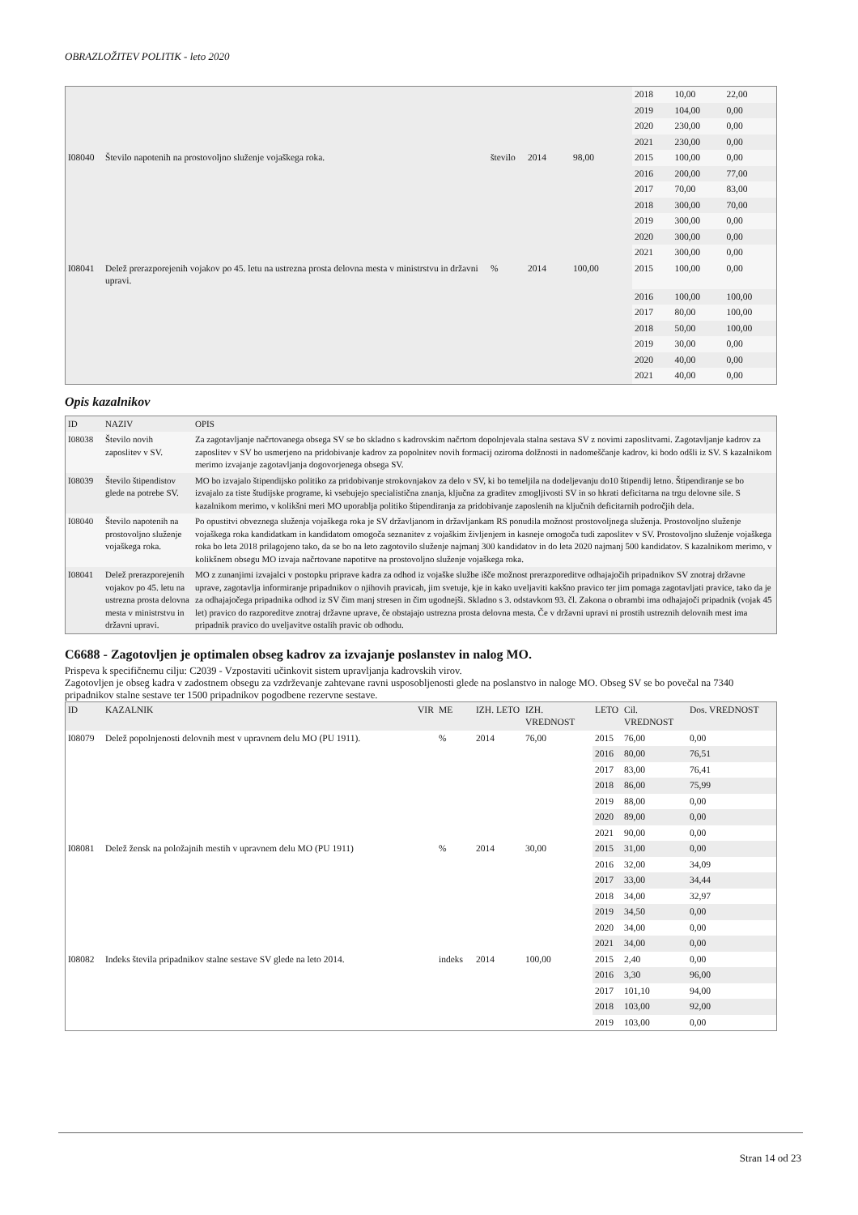OBRAZLOŽITEV POLITIK - leto 2020
| | | | | | 2018 | 10,00 | 22,00 |
| | | | | | 2019 | 104,00 | 0,00 |
| | | | | | 2020 | 230,00 | 0,00 |
| | | | | | 2021 | 230,00 | 0,00 |
| I08040 | Število napotenih na prostovoljno služenje vojaškega roka. | število | 2014 | 98,00 | 2015 | 100,00 | 0,00 |
| | | | | | 2016 | 200,00 | 77,00 |
| | | | | | 2017 | 70,00 | 83,00 |
| | | | | | 2018 | 300,00 | 70,00 |
| | | | | | 2019 | 300,00 | 0,00 |
| | | | | | 2020 | 300,00 | 0,00 |
| | | | | | 2021 | 300,00 | 0,00 |
| I08041 | Delež prerazporejenih vojakov po 45. letu na ustrezna prosta delovna mesta v ministrstvu in državni upravi. | % | 2014 | 100,00 | 2015 | 100,00 | 0,00 |
| | | | | | 2016 | 100,00 | 100,00 |
| | | | | | 2017 | 80,00 | 100,00 |
| | | | | | 2018 | 50,00 | 100,00 |
| | | | | | 2019 | 30,00 | 0,00 |
| | | | | | 2020 | 40,00 | 0,00 |
| | | | | | 2021 | 40,00 | 0,00 |
Opis kazalnikov
| ID | NAZIV | OPIS |
| --- | --- | --- |
| I08038 | Število novih zaposlitev v SV. | Za zagotavljanje načrtovanega obsega SV se bo skladno s kadrovskim načrtom dopolnjevala stalna sestava SV z novimi zaposlitvami. Zagotavljanje kadrov za zaposlitev v SV bo usmerjeno na pridobivanje kadrov za popolnitev novih formacij oziroma dolžnosti in nadomeščanje kadrov, ki bodo odšli iz SV. S kazalnikom merimo izvajanje zagotavljanja dogovorjenega obsega SV. |
| I08039 | Število štipendistov glede na potrebe SV. | MO bo izvajalo štipendijsko politiko za pridobivanje strokovnjakov za delo v SV, ki bo temeljila na dodeljevanju do10 štipendij letno. Štipendiranje se bo izvajalo za tiste študijske programe, ki vsebujejo specialistična znanja, ključna za graditev zmogljivosti SV in so hkrati deficitarna na trgu delovne sile. S kazalnikom merimo, v kolikšni meri MO uporablja politiko štipendiranja za pridobivanje zaposlenih na ključnih deficitarnih področjih dela. |
| I08040 | Število napotenih na prostovoljno služenje vojaškega roka. | Po opustitvi obveznega služenja vojaškega roka je SV državljanom in državljankam RS ponudila možnost prostovoljnega služenja. Prostovoljno služenje vojaškega roka kandidatkam in kandidatom omogoča seznanitev z vojaškim življenjem in kasneje omogoča tudi zaposlitev v SV. Prostovoljno služenje vojaškega roka bo leta 2018 prilagojeno tako, da se bo na leto zagotovilo služenje najmanj 300 kandidatov in do leta 2020 najmanj 500 kandidatov. S kazalnikom merimo, v kolikšnem obsegu MO izvaja načrtovane napotitve na prostovoljno služenje vojaškega roka. |
| I08041 | Delež prerazporejenih vojakov po 45. letu na ustrezna prosta delovna mesta v ministrstvu in državni upravi. | MO z zunanjimi izvajalci v postopku priprave kadra za odhod iz vojaške službe išče možnost prerazporeditve odhajajočih pripadnikov SV znotraj državne uprave, zagotavlja informiranje pripadnikov o njihovih pravicah, jim svetuje, kje in kako uveljaviti kakšno pravico ter jim pomaga zagotavljati pravice, tako da je za odhajajočega pripadnika odhod iz SV čim manj stresen in čim ugodnejši. Skladno s 3. odstavkom 93. čl. Zakona o obrambi ima odhajajoči pripadnik (vojak 45 let) pravico do razporeditve znotraj državne uprave, če obstajajo ustrezna prosta delovna mesta. Če v državni upravi ni prostih ustreznih delovnih mest ima pripadnik pravico do uveljavitve ostalih pravic ob odhodu. |
C6688 - Zagotovljen je optimalen obseg kadrov za izvajanje poslanstev in nalog MO.
Prispeva k specifičnemu cilju: C2039 - Vzpostaviti učinkovit sistem upravljanja kadrovskih virov.
Zagotovljen je obseg kadra v zadostnem obsegu za vzdrževanje zahtevane ravni usposobljenosti glede na poslanstvo in naloge MO. Obseg SV se bo povečal na 7340 pripadnikov stalne sestave ter 1500 pripadnikov pogodbene rezervne sestave.
| ID | KAZALNIK | VIR | ME | IZH. LETO | IZH. VREDNOST | LETO | Cil. VREDNOST | Dos. VREDNOST |
| --- | --- | --- | --- | --- | --- | --- | --- | --- |
| I08079 | Delež popolnjenosti delovnih mest v upravnem delu MO (PU 1911). | | % | 2014 | 76,00 | 2015 | 76,00 | 0,00 |
| | | | | | | 2016 | 80,00 | 76,51 |
| | | | | | | 2017 | 83,00 | 76,41 |
| | | | | | | 2018 | 86,00 | 75,99 |
| | | | | | | 2019 | 88,00 | 0,00 |
| | | | | | | 2020 | 89,00 | 0,00 |
| | | | | | | 2021 | 90,00 | 0,00 |
| I08081 | Delež žensk na položajnih mestih v upravnem delu MO (PU 1911) | | % | 2014 | 30,00 | 2015 | 31,00 | 0,00 |
| | | | | | | 2016 | 32,00 | 34,09 |
| | | | | | | 2017 | 33,00 | 34,44 |
| | | | | | | 2018 | 34,00 | 32,97 |
| | | | | | | 2019 | 34,50 | 0,00 |
| | | | | | | 2020 | 34,00 | 0,00 |
| | | | | | | 2021 | 34,00 | 0,00 |
| I08082 | Indeks števila pripadnikov stalne sestave SV glede na leto 2014. | | indeks | 2014 | 100,00 | 2015 | 2,40 | 0,00 |
| | | | | | | 2016 | 3,30 | 96,00 |
| | | | | | | 2017 | 101,10 | 94,00 |
| | | | | | | 2018 | 103,00 | 92,00 |
| | | | | | | 2019 | 103,00 | 0,00 |
Stran 14 od 23